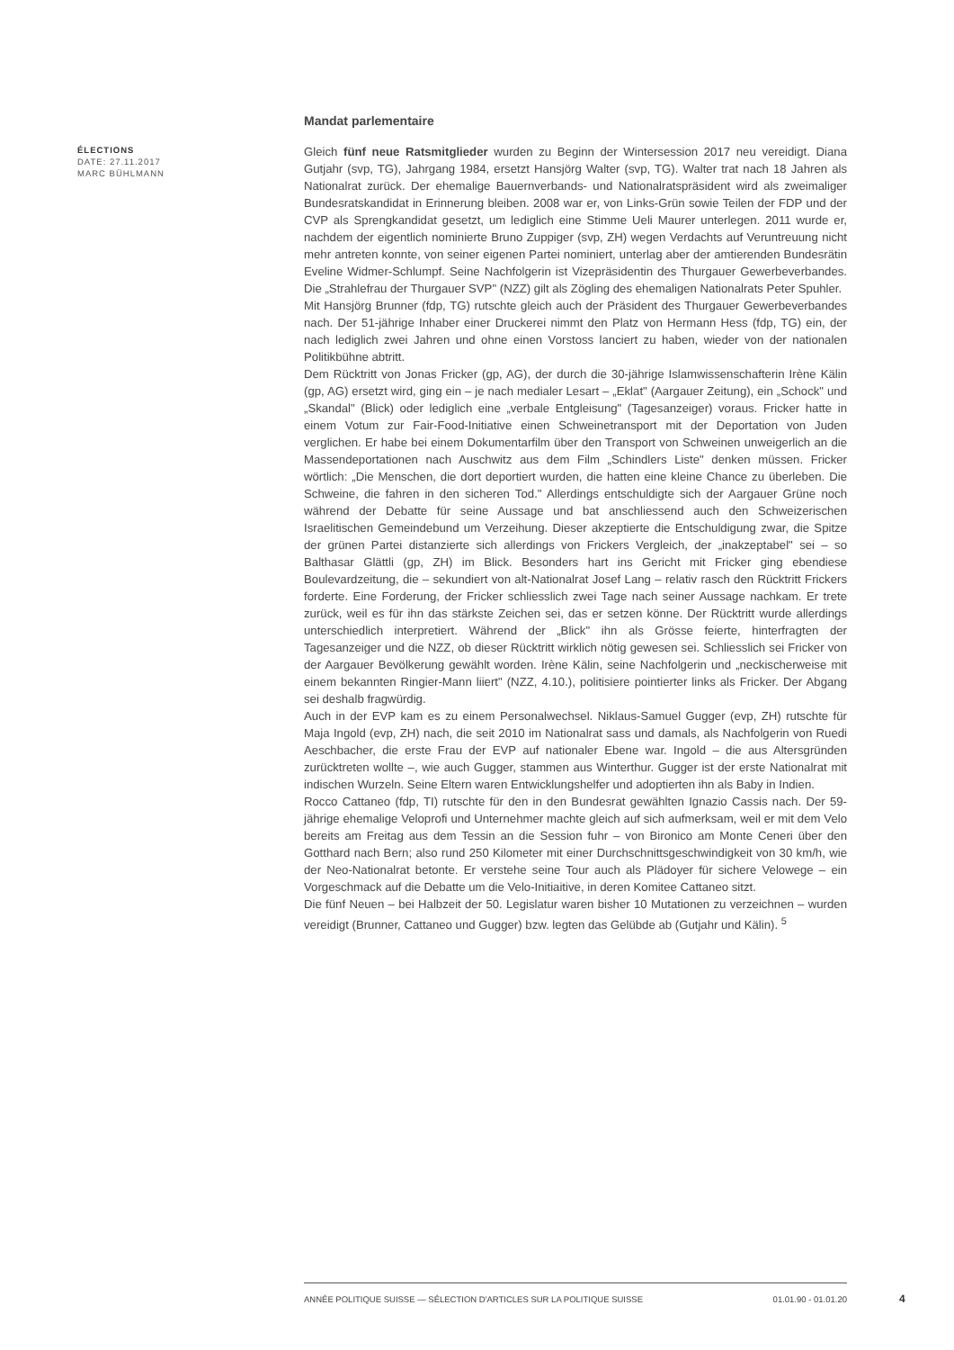ÉLECTIONS
DATE: 27.11.2017
MARC BÜHLMANN
Mandat parlementaire
Gleich fünf neue Ratsmitglieder wurden zu Beginn der Wintersession 2017 neu vereidigt. Diana Gutjahr (svp, TG), Jahrgang 1984, ersetzt Hansjörg Walter (svp, TG). Walter trat nach 18 Jahren als Nationalrat zurück. Der ehemalige Bauernverbands- und Nationalratspräsident wird als zweimaliger Bundesratskandidat in Erinnerung bleiben. 2008 war er, von Links-Grün sowie Teilen der FDP und der CVP als Sprengkandidat gesetzt, um lediglich eine Stimme Ueli Maurer unterlegen. 2011 wurde er, nachdem der eigentlich nominierte Bruno Zuppiger (svp, ZH) wegen Verdachts auf Veruntreuung nicht mehr antreten konnte, von seiner eigenen Partei nominiert, unterlag aber der amtierenden Bundesrätin Eveline Widmer-Schlumpf. Seine Nachfolgerin ist Vizepräsidentin des Thurgauer Gewerbeverbandes. Die „Strahlefrau der Thurgauer SVP" (NZZ) gilt als Zögling des ehemaligen Nationalrats Peter Spuhler.
Mit Hansjörg Brunner (fdp, TG) rutschte gleich auch der Präsident des Thurgauer Gewerbeverbandes nach. Der 51-jährige Inhaber einer Druckerei nimmt den Platz von Hermann Hess (fdp, TG) ein, der nach lediglich zwei Jahren und ohne einen Vorstoss lanciert zu haben, wieder von der nationalen Politikbühne abtritt.
Dem Rücktritt von Jonas Fricker (gp, AG), der durch die 30-jährige Islamwissenschafterin Irène Kälin (gp, AG) ersetzt wird, ging ein – je nach medialer Lesart – „Eklat" (Aargauer Zeitung), ein „Schock" und „Skandal" (Blick) oder lediglich eine „verbale Entgleisung" (Tagesanzeiger) voraus. Fricker hatte in einem Votum zur Fair-Food-Initiative einen Schweinetransport mit der Deportation von Juden verglichen. Er habe bei einem Dokumentarfilm über den Transport von Schweinen unweigerlich an die Massendeportationen nach Auschwitz aus dem Film „Schindlers Liste" denken müssen. Fricker wörtlich: „Die Menschen, die dort deportiert wurden, die hatten eine kleine Chance zu überleben. Die Schweine, die fahren in den sicheren Tod." Allerdings entschuldigte sich der Aargauer Grüne noch während der Debatte für seine Aussage und bat anschliessend auch den Schweizerischen Israelitischen Gemeindebund um Verzeihung. Dieser akzeptierte die Entschuldigung zwar, die Spitze der grünen Partei distanzierte sich allerdings von Frickers Vergleich, der „inakzeptabel" sei – so Balthasar Glättli (gp, ZH) im Blick. Besonders hart ins Gericht mit Fricker ging ebendiese Boulevardzeitung, die – sekundiert von alt-Nationalrat Josef Lang – relativ rasch den Rücktritt Frickers forderte. Eine Forderung, der Fricker schliesslich zwei Tage nach seiner Aussage nachkam. Er trete zurück, weil es für ihn das stärkste Zeichen sei, das er setzen könne. Der Rücktritt wurde allerdings unterschiedlich interpretiert. Während der „Blick" ihn als Grösse feierte, hinterfragten der Tagesanzeiger und die NZZ, ob dieser Rücktritt wirklich nötig gewesen sei. Schliesslich sei Fricker von der Aargauer Bevölkerung gewählt worden. Irène Kälin, seine Nachfolgerin und „neckischerweise mit einem bekannten Ringier-Mann liiert" (NZZ, 4.10.), politisiere pointierter links als Fricker. Der Abgang sei deshalb fragwürdig.
Auch in der EVP kam es zu einem Personalwechsel. Niklaus-Samuel Gugger (evp, ZH) rutschte für Maja Ingold (evp, ZH) nach, die seit 2010 im Nationalrat sass und damals, als Nachfolgerin von Ruedi Aeschbacher, die erste Frau der EVP auf nationaler Ebene war. Ingold – die aus Altersgründen zurücktreten wollte –, wie auch Gugger, stammen aus Winterthur. Gugger ist der erste Nationalrat mit indischen Wurzeln. Seine Eltern waren Entwicklungshelfer und adoptierten ihn als Baby in Indien.
Rocco Cattaneo (fdp, TI) rutschte für den in den Bundesrat gewählten Ignazio Cassis nach. Der 59-jährige ehemalige Veloprofi und Unternehmer machte gleich auf sich aufmerksam, weil er mit dem Velo bereits am Freitag aus dem Tessin an die Session fuhr – von Bironico am Monte Ceneri über den Gotthard nach Bern; also rund 250 Kilometer mit einer Durchschnittsgeschwindigkeit von 30 km/h, wie der Neo-Nationalrat betonte. Er verstehe seine Tour auch als Plädoyer für sichere Velowege – ein Vorgeschmack auf die Debatte um die Velo-Initiaitive, in deren Komitee Cattaneo sitzt.
Die fünf Neuen – bei Halbzeit der 50. Legislatur waren bisher 10 Mutationen zu verzeichnen – wurden vereidigt (Brunner, Cattaneo und Gugger) bzw. legten das Gelübde ab (Gutjahr und Kälin). <sup>5</sup>
ANNÉE POLITIQUE SUISSE — SÉLECTION D'ARTICLES SUR LA POLITIQUE SUISSE 01.01.90 - 01.01.20
4